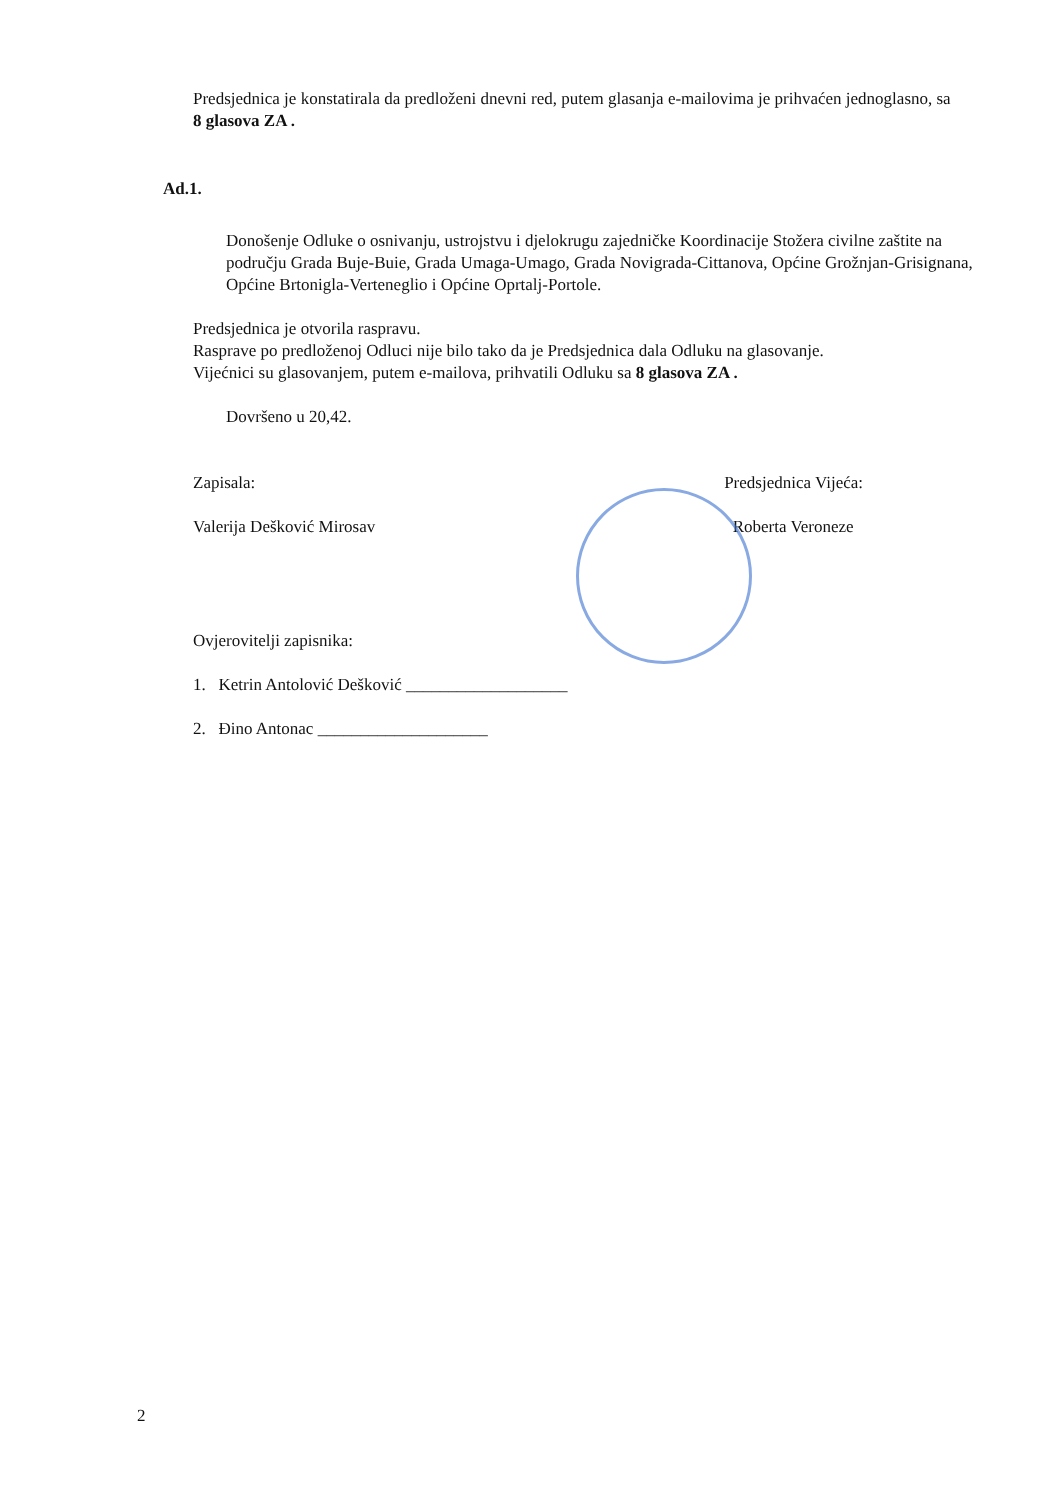Predsjednica je konstatirala da predloženi dnevni red, putem glasanja e-mailovima je prihvaćen jednoglasno, sa 8 glasova ZA .
Ad.1.
Donošenje Odluke o osnivanju, ustrojstvu i djelokrugu zajedničke Koordinacije Stožera civilne zaštite na području Grada Buje-Buie, Grada Umaga-Umago, Grada Novigrada-Cittanova, Općine Grožnjan-Grisignana, Općine Brtonigla-Verteneglio i Općine Oprtalj-Portole.
Predsjednica je otvorila raspravu.
Rasprave po predloženoj Odluci nije bilo tako da je Predsjednica dala Odluku na glasovanje.
Vijećnici su glasovanjem, putem e-mailova, prihvatili Odluku sa 8 glasova ZA .
Dovršeno u 20,42.
Zapisala:
Valerija Dešković Mirosav
Predsjednica Vijeća:
Roberta Veroneze
Ovjerovitelji zapisnika:
1. Ketrin Antolović Dešković ___________________
2. Đino Antonac ____________________
2